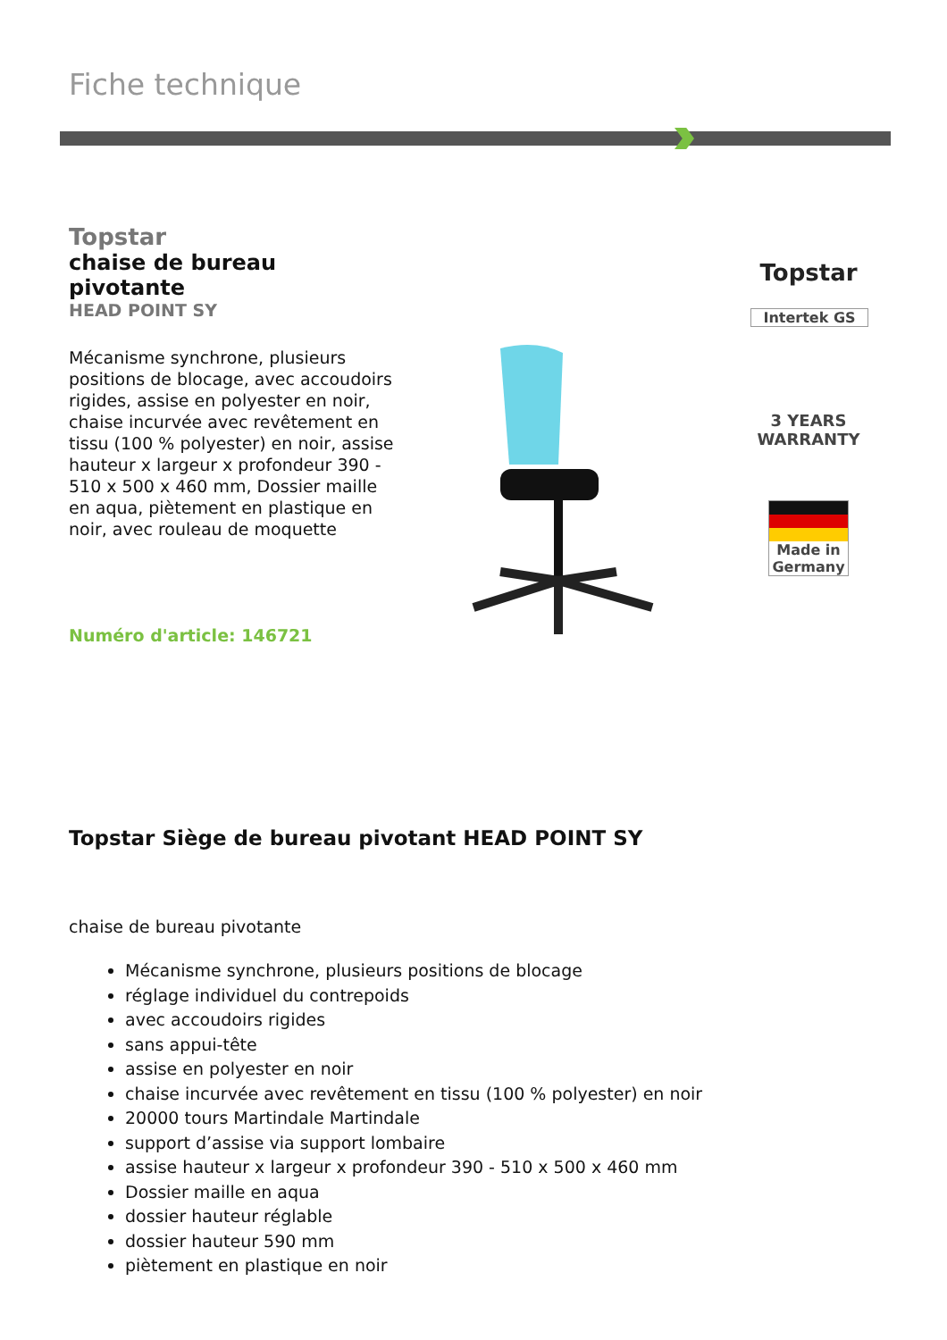Fiche technique
Topstar
chaise de bureau pivotante
HEAD POINT SY
Mécanisme synchrone, plusieurs positions de blocage, avec accoudoirs rigides, assise en polyester en noir, chaise incurvée avec revêtement en tissu (100 % polyester) en noir, assise hauteur x largeur x profondeur 390 - 510 x 500 x 460 mm, Dossier maille en aqua, piètement en plastique en noir, avec rouleau de moquette
Numéro d'article: 146721
Topstar
Intertek GS
3 YEARS
WARRANTY
Made in Germany
Topstar Siège de bureau pivotant HEAD POINT SY
chaise de bureau pivotante
Mécanisme synchrone, plusieurs positions de blocage
réglage individuel du contrepoids
avec accoudoirs rigides
sans appui-tête
assise en polyester en noir
chaise incurvée avec revêtement en tissu (100 % polyester) en noir
20000 tours Martindale Martindale
support d’assise via support lombaire
assise hauteur x largeur x profondeur 390 - 510 x 500 x 460 mm
Dossier maille en aqua
dossier hauteur réglable
dossier hauteur 590 mm
piètement en plastique en noir